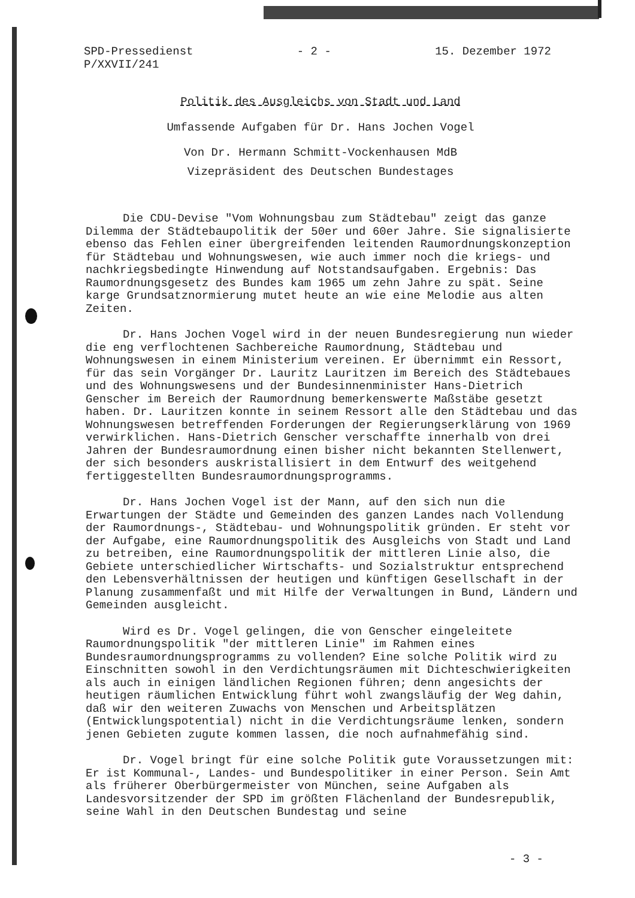SPD-Pressedienst
P/XXVII/241
- 2 - 15. Dezember 1972
Politik des Ausgleichs von Stadt und Land
Umfassende Aufgaben für Dr. Hans Jochen Vogel
Von Dr. Hermann Schmitt-Vockenhausen MdB
Vizepräsident des Deutschen Bundestages
Die CDU-Devise "Vom Wohnungsbau zum Städtebau" zeigt das ganze Dilemma der Städtebaupolitik der 50er und 60er Jahre. Sie signalisierte ebenso das Fehlen einer übergreifenden leitenden Raumordnungskonzeption für Städtebau und Wohnungswesen, wie auch immer noch die kriegs- und nachkriegsbedingte Hinwendung auf Notstandsaufgaben. Ergebnis: Das Raumordnungsgesetz des Bundes kam 1965 um zehn Jahre zu spät. Seine karge Grundsatznormierung mutet heute an wie eine Melodie aus alten Zeiten.
Dr. Hans Jochen Vogel wird in der neuen Bundesregierung nun wieder die eng verflochtenen Sachbereiche Raumordnung, Städtebau und Wohnungswesen in einem Ministerium vereinen. Er übernimmt ein Ressort, für das sein Vorgänger Dr. Lauritz Lauritzen im Bereich des Städtebaues und des Wohnungswesens und der Bundesinnenminister Hans-Dietrich Genscher im Bereich der Raumordnung bemerkenswerte Maßstäbe gesetzt haben. Dr. Lauritzen konnte in seinem Ressort alle den Städtebau und das Wohnungswesen betreffenden Forderungen der Regierungserklärung von 1969 verwirklichen. Hans-Dietrich Genscher verschaffte innerhalb von drei Jahren der Bundesraumordnung einen bisher nicht bekannten Stellenwert, der sich besonders auskristallisiert in dem Entwurf des weitgehend fertiggestellten Bundesraumordnungsprogramms.
Dr. Hans Jochen Vogel ist der Mann, auf den sich nun die Erwartungen der Städte und Gemeinden des ganzen Landes nach Vollendung der Raumordnungs-, Städtebau- und Wohnungspolitik gründen. Er steht vor der Aufgabe, eine Raumordnungspolitik des Ausgleichs von Stadt und Land zu betreiben, eine Raumordnungspolitik der mittleren Linie also, die Gebiete unterschiedlicher Wirtschafts- und Sozialstruktur entsprechend den Lebensverhältnissen der heutigen und künftigen Gesellschaft in der Planung zusammenfaßt und mit Hilfe der Verwaltungen in Bund, Ländern und Gemeinden ausgleicht.
Wird es Dr. Vogel gelingen, die von Genscher eingeleitete Raumordnungspolitik "der mittleren Linie" im Rahmen eines Bundesraumordnungsprogramms zu vollenden? Eine solche Politik wird zu Einschnitten sowohl in den Verdichtungsräumen mit Dichteschwierigkeiten als auch in einigen ländlichen Regionen führen; denn angesichts der heutigen räumlichen Entwicklung führt wohl zwangsläufig der Weg dahin, daß wir den weiteren Zuwachs von Menschen und Arbeitsplätzen (Entwicklungspotential) nicht in die Verdichtungsräume lenken, sondern jenen Gebieten zugute kommen lassen, die noch aufnahmefähig sind.
Dr. Vogel bringt für eine solche Politik gute Voraussetzungen mit: Er ist Kommunal-, Landes- und Bundespolitiker in einer Person. Sein Amt als früherer Oberbürgermeister von München, seine Aufgaben als Landesvorsitzender der SPD im größten Flächenland der Bundesrepublik, seine Wahl in den Deutschen Bundestag und seine
- 3 -